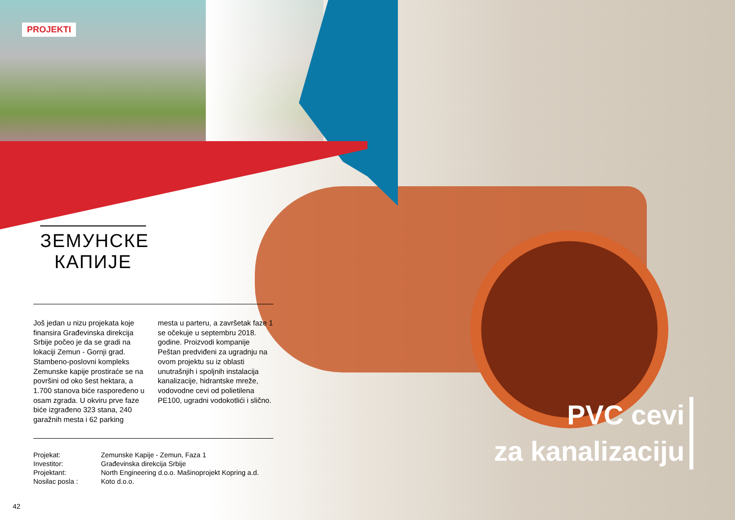PROJEKTI
ЗЕМУНСКЕ
КАПИЈЕ
Još jedan u nizu projekata koje finansira Građevinska direkcija Srbije počeo je da se gradi na lokaciji Zemun - Gornji grad. Stambeno-poslovni kompleks Zemunske kapije prostiraće se na površini od oko šest hektara, a 1.700 stanova biće raspoređeno u osam zgrada. U okviru prve faze biće izgrađeno 323 stana, 240 garažnih mesta i 62 parking
mesta u parteru, a završetak faze 1 se očekuje u septembru 2018. godine. Proizvodi kompanije Peštan predviđeni za ugradnju na ovom projektu su iz oblasti unutrašnjih i spoljnih instalacija kanalizacije, hidrantske mreže, vodovodne cevi od polietilena PE100, ugradni vodokotlići i slično.
Projekat: Zemunske Kapije - Zemun, Faza 1
Investitor: Građevinska direkcija Srbije
Projektant: North Engineering d.o.o. Mašinoprojekt Kopring a.d.
Nosilac posla : Koto d.o.o.
PVC cevi
za kanalizaciju
42